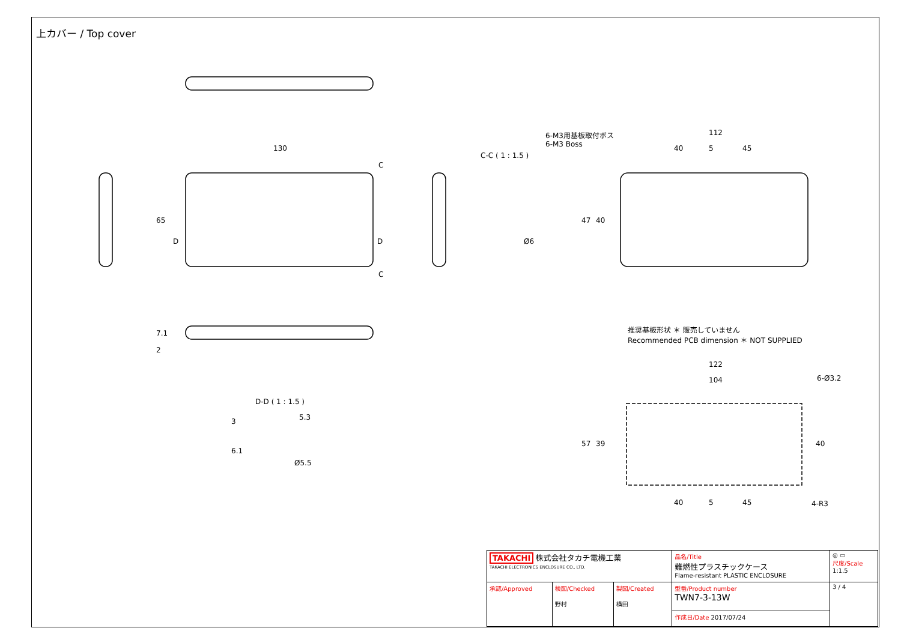上カバー / Top cover
130
65
C
C
D D
C-C ( 1 : 1.5 )
Ø6
6-M3用基板取付ボス
6-M3 Boss
112
40 5 45
47 40
7.1
2
推奨基板形状 ＊ 販売していません
Recommended PCB dimension ＊ NOT SUPPLIED
122
104 6-Ø3.2
57 39 40
40 5 45 4-R3
D-D ( 1 : 1.5 )
3 5.3
6.1
Ø5.5
| TAKACHI 株式会社タカチ電機工業 TAKACHI ELECTRONICS ENCLOSURE CO., LTD. | | | 品名/Title 難燃性プラスチックケース Flame-resistant PLASTIC ENCLOSURE | ◎ ▭ 尺度/Scale 1:1.5 |
| 承認/Approved | 検図/Checked 野村 | 製図/Created 横田 | 型番/Product number TWN7-3-13W | 3 / 4 |
| | | | 作成日/Date 2017/07/24 | |